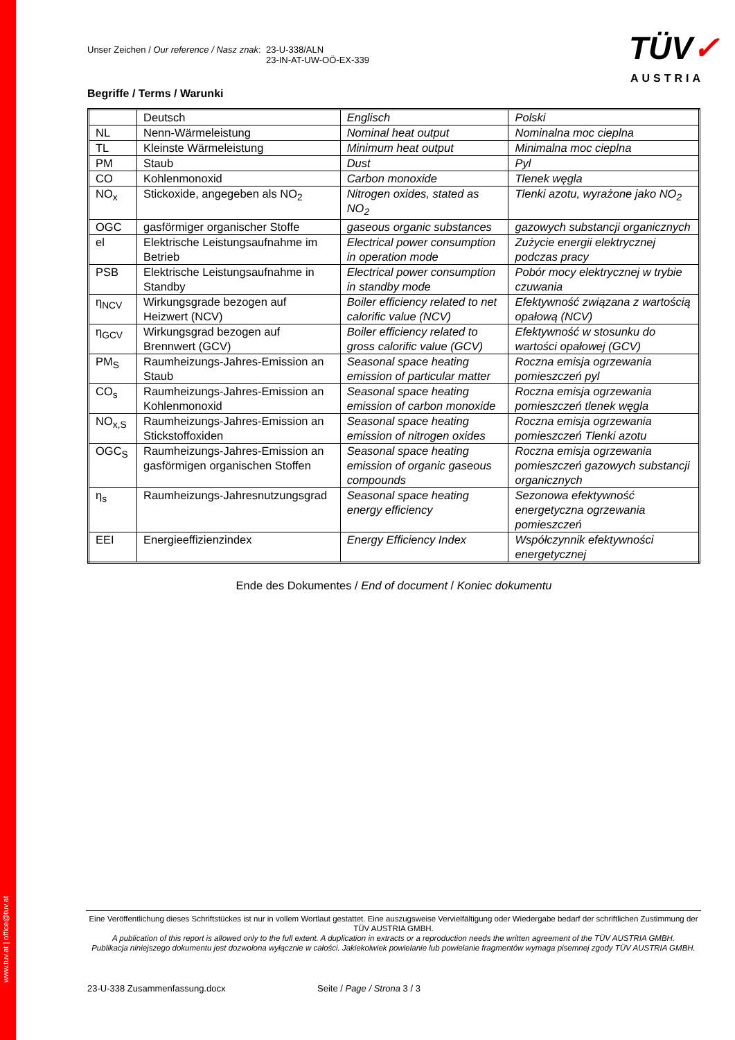www.tuv.at | office@tuv.at
TÜV✓
AUSTRIA
Unser Zeichen / Our reference / Nasz znak:
23-U-338/ALN
23-IN-AT-UW-OÖ-EX-339
Begriffe / Terms / Warunki
| | Deutsch | Englisch | Polski |
| NL | Nenn-Wärmeleistung | Nominal heat output | Nominalna moc cieplna |
| TL | Kleinste Wärmeleistung | Minimum heat output | Minimalna moc cieplna |
| PM | Staub | Dust | Pyl |
| CO | Kohlenmonoxid | Carbon monoxide | Tlenek węgla |
| NO<sub>x</sub> | Stickoxide, angegeben als NO<sub>2</sub> | Nitrogen oxides, stated as NO<sub>2</sub> | Tlenki azotu, wyrażone jako NO<sub>2</sub> |
| OGC | gasförmiger organischer Stoffe | gaseous organic substances | gazowych substancji organicznych |
| el | Elektrische Leistungsaufnahme im Betrieb | Electrical power consumption in operation mode | Zużycie energii elektrycznej podczas pracy |
| PSB | Elektrische Leistungsaufnahme in Standby | Electrical power consumption in standby mode | Pobór mocy elektrycznej w trybie czuwania |
| η<sub>NCV</sub> | Wirkungsgrade bezogen auf Heizwert (NCV) | Boiler efficiency related to net calorific value (NCV) | Efektywność związana z wartością opałową (NCV) |
| η<sub>GCV</sub> | Wirkungsgrad bezogen auf Brennwert (GCV) | Boiler efficiency related to gross calorific value (GCV) | Efektywność w stosunku do wartości opałowej (GCV) |
| PM<sub>S</sub> | Raumheizungs-Jahres-Emission an Staub | Seasonal space heating emission of particular matter | Roczna emisja ogrzewania pomieszczeń pyl |
| CO<sub>s</sub> | Raumheizungs-Jahres-Emission an Kohlenmonoxid | Seasonal space heating emission of carbon monoxide | Roczna emisja ogrzewania pomieszczeń tlenek węgla |
| NO<sub>x,S</sub> | Raumheizungs-Jahres-Emission an Stickstoffoxiden | Seasonal space heating emission of nitrogen oxides | Roczna emisja ogrzewania pomieszczeń Tlenki azotu |
| OGC<sub>S</sub> | Raumheizungs-Jahres-Emission an gasförmigen organischen Stoffen | Seasonal space heating emission of organic gaseous compounds | Roczna emisja ogrzewania pomieszczeń gazowych substancji organicznych |
| η<sub>s</sub> | Raumheizungs-Jahresnutzungsgrad | Seasonal space heating energy efficiency | Sezonowa efektywność energetyczna ogrzewania pomieszczeń |
| EEI | Energieeffizienzindex | Energy Efficiency Index | Współczynnik efektywności energetycznej |
Ende des Dokumentes / End of document / Koniec dokumentu
Eine Veröffentlichung dieses Schriftstückes ist nur in vollem Wortlaut gestattet. Eine auszugsweise Vervielfältigung oder Wiedergabe bedarf der schriftlichen Zustimmung der TÜV AUSTRIA GMBH.
A publication of this report is allowed only to the full extent. A duplication in extracts or a reproduction needs the written agreement of the TÜV AUSTRIA GMBH.
Publikacja niniejszego dokumentu jest dozwolona wyłącznie w całości. Jakiekolwiek powielanie lub powielanie fragmentów wymaga pisemnej zgody TÜV AUSTRIA GMBH.
23-U-338 Zusammenfassung.docx Seite / Page / Strona 3 / 3